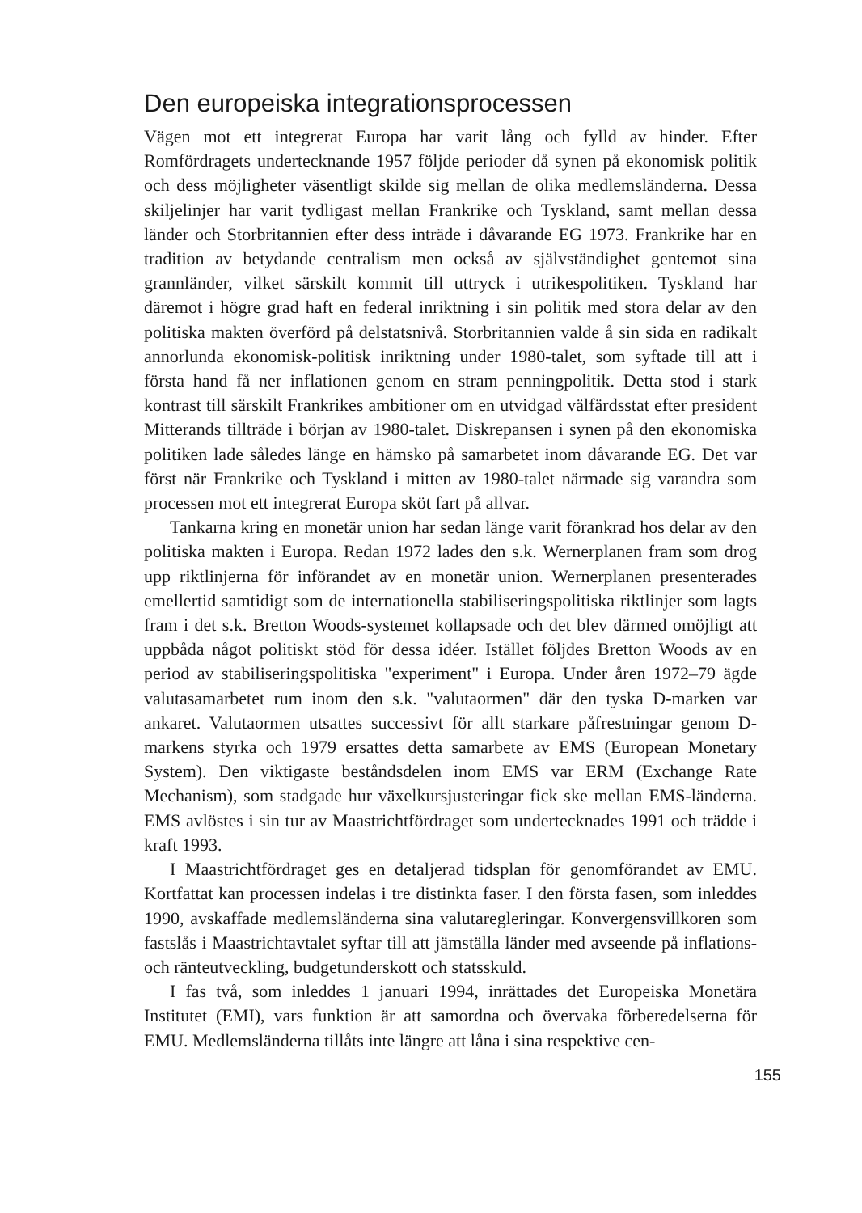Den europeiska integrationsprocessen
Vägen mot ett integrerat Europa har varit lång och fylld av hinder. Efter Romfördragets undertecknande 1957 följde perioder då synen på ekonomisk politik och dess möjligheter väsentligt skilde sig mellan de olika medlemsländerna. Dessa skiljelinjer har varit tydligast mellan Frankrike och Tyskland, samt mellan dessa länder och Storbritannien efter dess inträde i dåvarande EG 1973. Frankrike har en tradition av betydande centralism men också av självständighet gentemot sina grannländer, vilket särskilt kommit till uttryck i utrikespolitiken. Tyskland har däremot i högre grad haft en federal inriktning i sin politik med stora delar av den politiska makten överförd på delstatsnivå. Storbritannien valde å sin sida en radikalt annorlunda ekonomisk-politisk inriktning under 1980-talet, som syftade till att i första hand få ner inflationen genom en stram penningpolitik. Detta stod i stark kontrast till särskilt Frankrikes ambitioner om en utvidgad välfärdsstat efter president Mitterands tillträde i början av 1980-talet. Diskrepansen i synen på den ekonomiska politiken lade således länge en hämsko på samarbetet inom dåvarande EG. Det var först när Frankrike och Tyskland i mitten av 1980-talet närmade sig varandra som processen mot ett integrerat Europa sköt fart på allvar.
Tankarna kring en monetär union har sedan länge varit förankrad hos delar av den politiska makten i Europa. Redan 1972 lades den s.k. Wernerplanen fram som drog upp riktlinjerna för införandet av en monetär union. Wernerplanen presenterades emellertid samtidigt som de internationella stabiliseringspolitiska riktlinjer som lagts fram i det s.k. Bretton Woods-systemet kollapsade och det blev därmed omöjligt att uppbåda något politiskt stöd för dessa idéer. Istället följdes Bretton Woods av en period av stabiliseringspolitiska "experiment" i Europa. Under åren 1972–79 ägde valutasamarbetet rum inom den s.k. "valutaormen" där den tyska D-marken var ankaret. Valutaormen utsattes successivt för allt starkare påfrestningar genom D-markens styrka och 1979 ersattes detta samarbete av EMS (European Monetary System). Den viktigaste beståndsdelen inom EMS var ERM (Exchange Rate Mechanism), som stadgade hur växelkursjusteringar fick ske mellan EMS-länderna. EMS avlöstes i sin tur av Maastrichtfördraget som undertecknades 1991 och trädde i kraft 1993.
I Maastrichtfördraget ges en detaljerad tidsplan för genomförandet av EMU. Kortfattat kan processen indelas i tre distinkta faser. I den första fasen, som inleddes 1990, avskaffade medlemsländerna sina valutaregleringar. Konvergensvillkoren som fastslås i Maastrichtavtalet syftar till att jämställa länder med avseende på inflations- och ränteutveckling, budgetunderskott och statsskuld.
I fas två, som inleddes 1 januari 1994, inrättades det Europeiska Monetära Institutet (EMI), vars funktion är att samordna och övervaka förberedelserna för EMU. Medlemsländerna tillåts inte längre att låna i sina respektive cen-
155